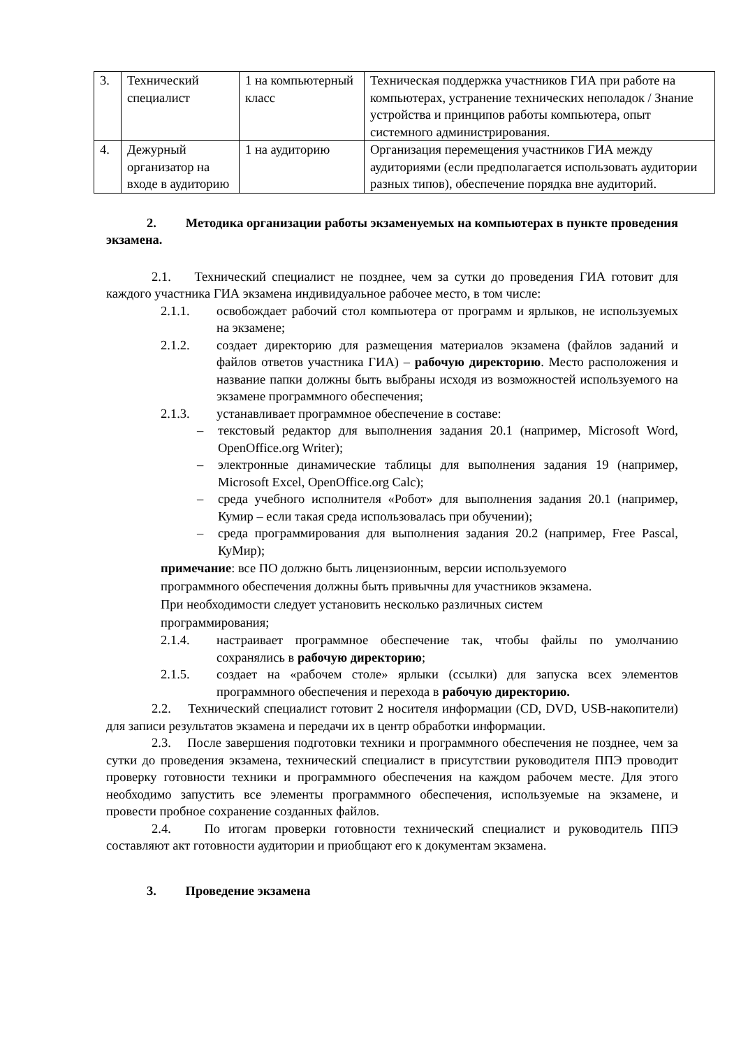| 3. | Технический специалист | 1 на компьютерный класс | Техническая поддержка участников ГИА при работе на компьютерах, устранение технических неполадок / Знание устройства и принципов работы компьютера, опыт системного администрирования. |
| 4. | Дежурный организатор на входе в аудиторию | 1 на аудиторию | Организация перемещения участников ГИА между аудиториями (если предполагается использовать аудитории разных типов), обеспечение порядка вне аудиторий. |
2. Методика организации работы экзаменуемых на компьютерах в пункте проведения экзамена.
2.1. Технический специалист не позднее, чем за сутки до проведения ГИА готовит для каждого участника ГИА экзамена индивидуальное рабочее место, в том числе:
2.1.1. освобождает рабочий стол компьютера от программ и ярлыков, не используемых на экзамене;
2.1.2. создает директорию для размещения материалов экзамена (файлов заданий и файлов ответов участника ГИА) – рабочую директорию. Место расположения и название папки должны быть выбраны исходя из возможностей используемого на экзамене программного обеспечения;
2.1.3. устанавливает программное обеспечение в составе:
– текстовый редактор для выполнения задания 20.1 (например, Microsoft Word, OpenOffice.org Writer);
– электронные динамические таблицы для выполнения задания 19 (например, Microsoft Excel, OpenOffice.org Calc);
– среда учебного исполнителя «Робот» для выполнения задания 20.1 (например, Кумир – если такая среда использовалась при обучении);
– среда программирования для выполнения задания 20.2 (например, Free Pascal, КуМир);
примечание: все ПО должно быть лицензионным, версии используемого
программного обеспечения должны быть привычны для участников экзамена.
При необходимости следует установить несколько различных систем
программирования;
2.1.4. настраивает программное обеспечение так, чтобы файлы по умолчанию сохранялись в рабочую директорию;
2.1.5. создает на «рабочем столе» ярлыки (ссылки) для запуска всех элементов программного обеспечения и перехода в рабочую директорию.
2.2. Технический специалист готовит 2 носителя информации (CD, DVD, USB-накопители) для записи результатов экзамена и передачи их в центр обработки информации.
2.3. После завершения подготовки техники и программного обеспечения не позднее, чем за сутки до проведения экзамена, технический специалист в присутствии руководителя ППЭ проводит проверку готовности техники и программного обеспечения на каждом рабочем месте. Для этого необходимо запустить все элементы программного обеспечения, используемые на экзамене, и провести пробное сохранение созданных файлов.
2.4. По итогам проверки готовности технический специалист и руководитель ППЭ составляют акт готовности аудитории и приобщают его к документам экзамена.
3. Проведение экзамена